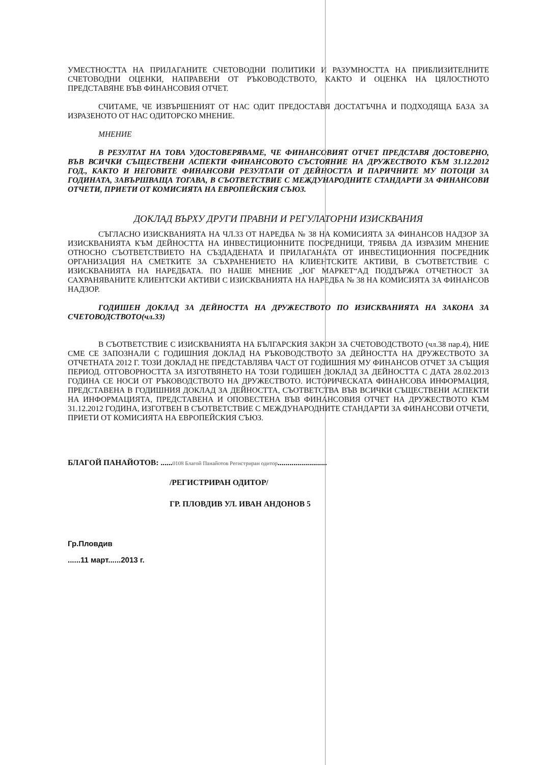УМЕСТНОСТТА НА ПРИЛАГАНИТЕ СЧЕТОВОДНИ ПОЛИТИКИ И РАЗУМНОСТТА НА ПРИБЛИЗИТЕЛНИТЕ СЧЕТОВОДНИ ОЦЕНКИ, НАПРАВЕНИ ОТ РЪКОВОДСТВОТО, КАКТО И ОЦЕНКА НА ЦЯЛОСТНОТО ПРЕДСТАВЯНЕ ВЪВ ФИНАНСОВИЯ ОТЧЕТ.
СЧИТАМЕ, ЧЕ ИЗВЪРШЕНИЯТ ОТ НАС ОДИТ ПРЕДОСТАВЯ ДОСТАТЪЧНА И ПОДХОДЯЩА БАЗА ЗА ИЗРАЗЕНОТО ОТ НАС ОДИТОРСКО МНЕНИЕ.
МНЕНИЕ
В РЕЗУЛТАТ НА ТОВА УДОСТОВЕРЯВАМЕ, ЧЕ ФИНАНСОВИЯТ ОТЧЕТ ПРЕДСТАВЯ ДОСТОВЕРНО, ВЪВ ВСИЧКИ СЪЩЕСТВЕНИ АСПЕКТИ ФИНАНСОВОТО СЪСТОЯНИЕ НА ДРУЖЕСТВОТО КЪМ 31.12.2012 ГОД., КАКТО И НЕГОВИТЕ ФИНАНСОВИ РЕЗУЛТАТИ ОТ ДЕЙНОСТТА И ПАРИЧНИТЕ МУ ПОТОЦИ ЗА ГОДИНАТА, ЗАВЪРШВАЩА ТОГАВА, В СЪОТВЕТСТВИЕ С МЕЖДУНАРОДНИТЕ СТАНДАРТИ ЗА ФИНАНСОВИ ОТЧЕТИ, ПРИЕТИ ОТ КОМИСИЯТА НА ЕВРОПЕЙСКИЯ СЪЮЗ.
ДОКЛАД ВЪРХУ ДРУГИ ПРАВНИ И РЕГУЛАТОРНИ ИЗИСКВАНИЯ
СЪГЛАСНО ИЗИСКВАНИЯТА НА ЧЛ.33 ОТ НАРЕДБА № 38 НА КОМИСИЯТА ЗА ФИНАНСОВ НАДЗОР ЗА ИЗИСКВАНИЯТА КЪМ ДЕЙНОСТТА НА ИНВЕСТИЦИОННИТЕ ПОСРЕДНИЦИ, ТРЯБВА ДА ИЗРАЗИМ МНЕНИЕ ОТНОСНО СЪОТВЕТСТВИЕТО НА СЪЗДАДЕНАТА И ПРИЛАГАНАТА ОТ ИНВЕСТИЦИОННИЯ ПОСРЕДНИК ОРГАНИЗАЦИЯ НА СМЕТКИТЕ ЗА СЪХРАНЕНИЕТО НА КЛИЕНТСКИТЕ АКТИВИ, В СЪОТВЕТСТВИЕ С ИЗИСКВАНИЯТА НА НАРЕДБАТА. ПО НАШЕ МНЕНИЕ „ЮГ МАРКЕТ“АД ПОДДЪРЖА ОТЧЕТНОСТ ЗА САХРАНЯВАНИТЕ КЛИЕНТСКИ АКТИВИ С ИЗИСКВАНИЯТА НА НАРЕДБА № 38 НА КОМИСИЯТА ЗА ФИНАНСОВ НАДЗОР.
ГОДИШЕН ДОКЛАД ЗА ДЕЙНОСТТА НА ДРУЖЕСТВОТО ПО ИЗИСКВАНИЯТА НА ЗАКОНА ЗА СЧЕТОВОДСТВОТО(чл.33)
В СЪОТВЕТСТВИЕ С ИЗИСКВАНИЯТА НА БЪЛГАРСКИЯ ЗАКОН ЗА СЧЕТОВОДСТВОТО (чл.38 пар.4), НИЕ СМЕ СЕ ЗАПОЗНАЛИ С ГОДИШНИЯ ДОКЛАД НА РЪКОВОДСТВОТО ЗА ДЕЙНОСТТА НА ДРУЖЕСТВОТО ЗА ОТЧЕТНАТА 2012 Г. ТОЗИ ДОКЛАД НЕ ПРЕДСТАВЛЯВА ЧАСТ ОТ ГОДИШНИЯ МУ ФИНАНСОВ ОТЧЕТ ЗА СЪЩИЯ ПЕРИОД. ОТГОВОРНОСТТА ЗА ИЗГОТВЯНЕТО НА ТОЗИ ГОДИШЕН ДОКЛАД ЗА ДЕЙНОСТТА С ДАТА 28.02.2013 ГОДИНА СЕ НОСИ ОТ РЪКОВОДСТВОТО НА ДРУЖЕСТВОТО. ИСТОРИЧЕСКАТА ФИНАНСОВА ИНФОРМАЦИЯ, ПРЕДСТАВЕНА В ГОДИШНИЯ ДОКЛАД ЗА ДЕЙНОСТТА, СЪОТВЕТСТВА ВЪВ ВСИЧКИ СЪЩЕСТВЕНИ АСПЕКТИ НА ИНФОРМАЦИЯТА, ПРЕДСТАВЕНА И ОПОВЕСТЕНА ВЪВ ФИНАНСОВИЯ ОТЧЕТ НА ДРУЖЕСТВОТО КЪМ 31.12.2012 ГОДИНА, ИЗГОТВЕН В СЪОТВЕТСТВИЕ С МЕЖДУНАРОДНИТЕ СТАНДАРТИ ЗА ФИНАНСОВИ ОТЧЕТИ, ПРИЕТИ ОТ КОМИСИЯТА НА ЕВРОПЕЙСКИЯ СЪЮЗ.
БЛАГОЙ ПАНАЙОТОВ: ......0108 Благой Панайотов Регистриран одитор.........................
/РЕГИСТРИРАН ОДИТОР/
ГР. ПЛОВДИВ УЛ. ИВАН АНДОНОВ 5
Гр.Пловдив
......11 март......2013 г.